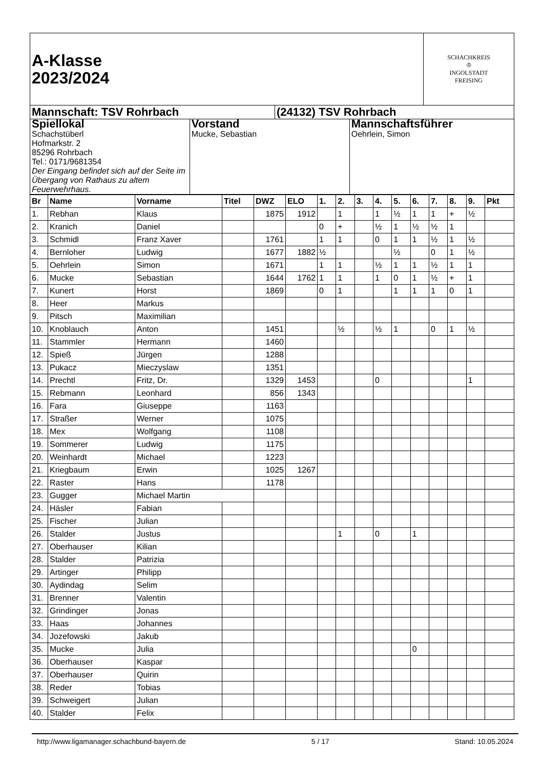| A-Klasse 2023/2024 | SCHACHKREIS ♔ INGOLSTADT FREISING |
| Mannschaft: TSV Rohrbach | (24132) TSV Rohrbach |
| Spiellokal Schachstüberl Hofmarkstr. 2 85296 Rohrbach Tel.: 0171/9681354 Der Eingang befindet sich auf der Seite im Übergang von Rathaus zu altem Feuerwehrhaus. | Vorstand Mucke, Sebastian | Mannschaftsführer Oehrlein, Simon |
| Br | Name | Vorname | Titel | DWZ | ELO | 1. | 2. | 3. | 4. | 5. | 6. | 7. | 8. | 9. | Pkt |
| --- | --- | --- | --- | --- | --- | --- | --- | --- | --- | --- | --- | --- | --- | --- | --- |
| 1. | Rebhan | Klaus | | 1875 | 1912 | | 1 | | 1 | ½ | 1 | 1 | + | ½ | |
| 2. | Kranich | Daniel | | | | 0 | + | | ½ | 1 | ½ | ½ | 1 | | |
| 3. | Schmidl | Franz Xaver | | 1761 | | 1 | 1 | | 0 | 1 | 1 | ½ | 1 | ½ | |
| 4. | Bernloher | Ludwig | | 1677 | 1882 | ½ | | | | ½ | | 0 | 1 | ½ | |
| 5. | Oehrlein | Simon | | 1671 | | 1 | 1 | | ½ | 1 | 1 | ½ | 1 | 1 | |
| 6. | Mucke | Sebastian | | 1644 | 1762 | 1 | 1 | | 1 | 0 | 1 | ½ | + | 1 | |
| 7. | Kunert | Horst | | 1869 | | 0 | 1 | | | 1 | 1 | 1 | 0 | 1 | |
| 8. | Heer | Markus | | | | | | | | | | | | | |
| 9. | Pitsch | Maximilian | | | | | | | | | | | | | |
| 10. | Knoblauch | Anton | | 1451 | | | ½ | | ½ | 1 | | 0 | 1 | ½ | |
| 11. | Stammler | Hermann | | 1460 | | | | | | | | | | | |
| 12. | Spieß | Jürgen | | 1288 | | | | | | | | | | | |
| 13. | Pukacz | Mieczyslaw | | 1351 | | | | | | | | | | | |
| 14. | Prechtl | Fritz, Dr. | | 1329 | 1453 | | | | 0 | | | | | 1 | |
| 15. | Rebmann | Leonhard | | 856 | 1343 | | | | | | | | | | |
| 16. | Fara | Giuseppe | | 1163 | | | | | | | | | | | |
| 17. | Straßer | Werner | | 1075 | | | | | | | | | | | |
| 18. | Mex | Wolfgang | | 1108 | | | | | | | | | | | |
| 19. | Sommerer | Ludwig | | 1175 | | | | | | | | | | | |
| 20. | Weinhardt | Michael | | 1223 | | | | | | | | | | | |
| 21. | Kriegbaum | Erwin | | 1025 | 1267 | | | | | | | | | | |
| 22. | Raster | Hans | | 1178 | | | | | | | | | | | |
| 23. | Gugger | Michael Martin | | | | | | | | | | | | | |
| 24. | Häsler | Fabian | | | | | | | | | | | | | |
| 25. | Fischer | Julian | | | | | | | | | | | | | |
| 26. | Stalder | Justus | | | | | 1 | | 0 | | 1 | | | | |
| 27. | Oberhauser | Kilian | | | | | | | | | | | | | |
| 28. | Stalder | Patrizia | | | | | | | | | | | | | |
| 29. | Artinger | Philipp | | | | | | | | | | | | | |
| 30. | Aydindag | Selim | | | | | | | | | | | | | |
| 31. | Brenner | Valentin | | | | | | | | | | | | | |
| 32. | Grindinger | Jonas | | | | | | | | | | | | | |
| 33. | Haas | Johannes | | | | | | | | | | | | | |
| 34. | Jozefowski | Jakub | | | | | | | | | | | | | |
| 35. | Mucke | Julia | | | | | | | | | 0 | | | | |
| 36. | Oberhauser | Kaspar | | | | | | | | | | | | | |
| 37. | Oberhauser | Quirin | | | | | | | | | | | | | |
| 38. | Reder | Tobias | | | | | | | | | | | | | |
| 39. | Schweigert | Julian | | | | | | | | | | | | | |
| 40. | Stalder | Felix | | | | | | | | | | | | | |
http://www.ligamanager.schachbund-bayern.de 5 / 17 Stand: 10.05.2024